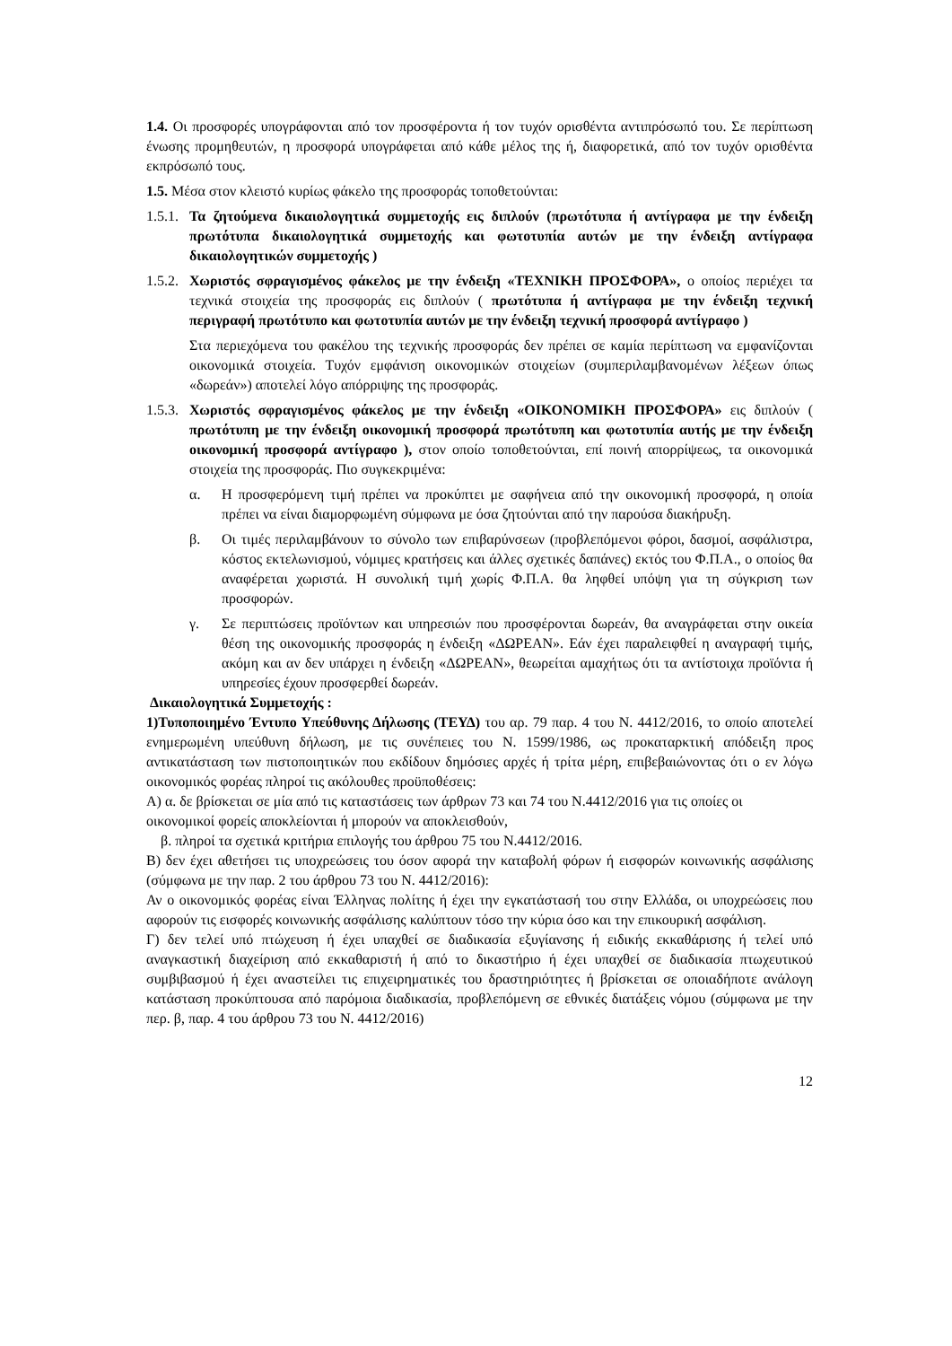1.4. Οι προσφορές υπογράφονται από τον προσφέροντα ή τον τυχόν ορισθέντα αντιπρόσωπό του. Σε περίπτωση ένωσης προμηθευτών, η προσφορά υπογράφεται από κάθε μέλος της ή, διαφορετικά, από τον τυχόν ορισθέντα εκπρόσωπό τους.
1.5. Μέσα στον κλειστό κυρίως φάκελο της προσφοράς τοποθετούνται:
1.5.1.
Τα ζητούμενα δικαιολογητικά συμμετοχής εις διπλούν (πρωτότυπα ή αντίγραφα με την ένδειξη πρωτότυπα δικαιολογητικά συμμετοχής και φωτοτυπία αυτών με την ένδειξη αντίγραφα δικαιολογητικών συμμετοχής )
1.5.2.
Χωριστός σφραγισμένος φάκελος με την ένδειξη «ΤΕΧΝΙΚΗ ΠΡΟΣΦΟΡΑ», ο οποίος περιέχει τα τεχνικά στοιχεία της προσφοράς εις διπλούν ( πρωτότυπα ή αντίγραφα με την ένδειξη τεχνική περιγραφή πρωτότυπο και φωτοτυπία αυτών με την ένδειξη τεχνική προσφορά αντίγραφο )
Στα περιεχόμενα του φακέλου της τεχνικής προσφοράς δεν πρέπει σε καμία περίπτωση να εμφανίζονται οικονομικά στοιχεία. Τυχόν εμφάνιση οικονομικών στοιχείων (συμπεριλαμβανομένων λέξεων όπως «δωρεάν») αποτελεί λόγο απόρριψης της προσφοράς.
1.5.3.
Χωριστός σφραγισμένος φάκελος με την ένδειξη «ΟΙΚΟΝΟΜΙΚΗ ΠΡΟΣΦΟΡΑ» εις διπλούν ( πρωτότυπη με την ένδειξη οικονομική προσφορά πρωτότυπη και φωτοτυπία αυτής με την ένδειξη οικονομική προσφορά αντίγραφο ), στον οποίο τοποθετούνται, επί ποινή απορρίψεως, τα οικονομικά στοιχεία της προσφοράς. Πιο συγκεκριμένα:
α. Η προσφερόμενη τιμή πρέπει να προκύπτει με σαφήνεια από την οικονομική προσφορά, η οποία πρέπει να είναι διαμορφωμένη σύμφωνα με όσα ζητούνται από την παρούσα διακήρυξη.
β. Οι τιμές περιλαμβάνουν το σύνολο των επιβαρύνσεων (προβλεπόμενοι φόροι, δασμοί, ασφάλιστρα, κόστος εκτελωνισμού, νόμιμες κρατήσεις και άλλες σχετικές δαπάνες) εκτός του Φ.Π.Α., ο οποίος θα αναφέρεται χωριστά. Η συνολική τιμή χωρίς Φ.Π.Α. θα ληφθεί υπόψη για τη σύγκριση των προσφορών.
γ. Σε περιπτώσεις προϊόντων και υπηρεσιών που προσφέρονται δωρεάν, θα αναγράφεται στην οικεία θέση της οικονομικής προσφοράς η ένδειξη «ΔΩΡΕΑΝ». Εάν έχει παραλειφθεί η αναγραφή τιμής, ακόμη και αν δεν υπάρχει η ένδειξη «ΔΩΡΕΑΝ», θεωρείται αμαχήτως ότι τα αντίστοιχα προϊόντα ή υπηρεσίες έχουν προσφερθεί δωρεάν.
Δικαιολογητικά Συμμετοχής :
1)Τυποποιημένο Έντυπο Υπεύθυνης Δήλωσης (ΤΕΥΔ) του αρ. 79 παρ. 4 του Ν. 4412/2016, το οποίο αποτελεί ενημερωμένη υπεύθυνη δήλωση, με τις συνέπειες του Ν. 1599/1986, ως προκαταρκτική απόδειξη προς αντικατάσταση των πιστοποιητικών που εκδίδουν δημόσιες αρχές ή τρίτα μέρη, επιβεβαιώνοντας ότι ο εν λόγω οικονομικός φορέας πληροί τις ακόλουθες προϋποθέσεις:
Α) α. δε βρίσκεται σε μία από τις καταστάσεις των άρθρων 73 και 74 του Ν.4412/2016 για τις οποίες οι οικονομικοί φορείς αποκλείονται ή μπορούν να αποκλεισθούν,
β. πληροί τα σχετικά κριτήρια επιλογής του άρθρου 75 του Ν.4412/2016.
Β) δεν έχει αθετήσει τις υποχρεώσεις του όσον αφορά την καταβολή φόρων ή εισφορών κοινωνικής ασφάλισης (σύμφωνα με την παρ. 2 του άρθρου 73 του Ν. 4412/2016):
Αν ο οικονομικός φορέας είναι Έλληνας πολίτης ή έχει την εγκατάστασή του στην Ελλάδα, οι υποχρεώσεις που αφορούν τις εισφορές κοινωνικής ασφάλισης καλύπτουν τόσο την κύρια όσο και την επικουρική ασφάλιση.
Γ) δεν τελεί υπό πτώχευση ή έχει υπαχθεί σε διαδικασία εξυγίανσης ή ειδικής εκκαθάρισης ή τελεί υπό αναγκαστική διαχείριση από εκκαθαριστή ή από το δικαστήριο ή έχει υπαχθεί σε διαδικασία πτωχευτικού συμβιβασμού ή έχει αναστείλει τις επιχειρηματικές του δραστηριότητες ή βρίσκεται σε οποιαδήποτε ανάλογη κατάσταση προκύπτουσα από παρόμοια διαδικασία, προβλεπόμενη σε εθνικές διατάξεις νόμου (σύμφωνα με την περ. β, παρ. 4 του άρθρου 73 του Ν. 4412/2016)
12